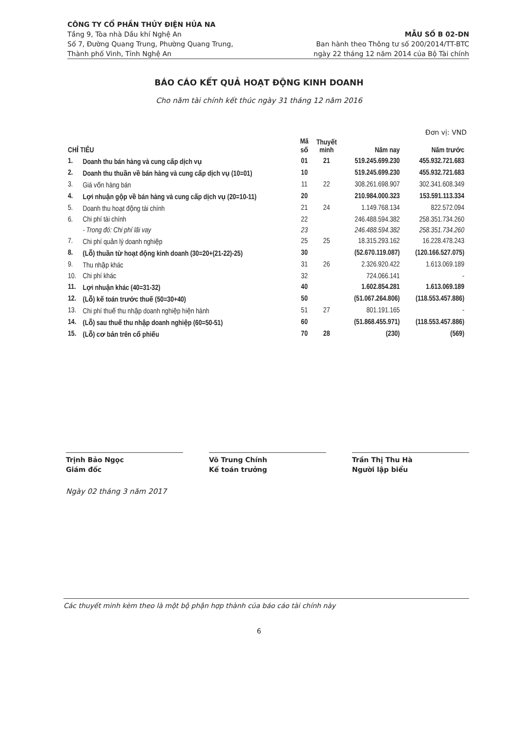CÔNG TY CỔ PHẦN THỦY ĐIỆN HỦA NA
Tầng 9, Tòa nhà Dầu khí Nghệ An
Số 7, Đường Quang Trung, Phường Quang Trung,
Thành phố Vinh, Tỉnh Nghệ An
MẪU SỐ B 02-DN
Ban hành theo Thông tư số 200/2014/TT-BTC
ngày 22 tháng 12 năm 2014 của Bộ Tài chính
BÁO CÁO KẾT QUẢ HOẠT ĐỘNG KINH DOANH
Cho năm tài chính kết thúc ngày 31 tháng 12 năm 2016
Đơn vị: VND
| CHỈ TIÊU | | Mã số | Thuyết minh | Năm nay | Năm trước |
| --- | --- | --- | --- | --- | --- |
| 1. | Doanh thu bán hàng và cung cấp dịch vụ | 01 | 21 | 519.245.699.230 | 455.932.721.683 |
| 2. | Doanh thu thuần về bán hàng và cung cấp dịch vụ (10=01) | 10 | | 519.245.699.230 | 455.932.721.683 |
| 3. | Giá vốn hàng bán | 11 | 22 | 308.261.698.907 | 302.341.608.349 |
| 4. | Lợi nhuận gộp về bán hàng và cung cấp dịch vụ (20=10-11) | 20 | | 210.984.000.323 | 153.591.113.334 |
| 5. | Doanh thu hoạt động tài chính | 21 | 24 | 1.149.768.134 | 822.572.094 |
| 6. | Chi phí tài chính | 22 | | 246.488.594.382 | 258.351.734.260 |
| | - Trong đó: Chi phí lãi vay | 23 | | 246.488.594.382 | 258.351.734.260 |
| 7. | Chi phí quản lý doanh nghiệp | 25 | 25 | 18.315.293.162 | 16.228.478.243 |
| 8. | (Lỗ) thuần từ hoạt động kinh doanh (30=20+(21-22)-25) | 30 | | (52.670.119.087) | (120.166.527.075) |
| 9. | Thu nhập khác | 31 | 26 | 2.326.920.422 | 1.613.069.189 |
| 10. | Chi phí khác | 32 | | 724.066.141 | - |
| 11. | Lợi nhuận khác (40=31-32) | 40 | | 1.602.854.281 | 1.613.069.189 |
| 12. | (Lỗ) kế toán trước thuế (50=30+40) | 50 | | (51.067.264.806) | (118.553.457.886) |
| 13. | Chi phí thuế thu nhập doanh nghiệp hiện hành | 51 | 27 | 801.191.165 | - |
| 14. | (Lỗ) sau thuế thu nhập doanh nghiệp (60=50-51) | 60 | | (51.868.455.971) | (118.553.457.886) |
| 15. | (Lỗ) cơ bản trên cổ phiếu | 70 | 28 | (230) | (569) |
Trịnh Bảo Ngọc
Giám đốc
Võ Trung Chính
Kế toán trưởng
Trần Thị Thu Hà
Người lập biểu
Ngày 02 tháng 3 năm 2017
Các thuyết minh kèm theo là một bộ phận hợp thành của báo cáo tài chính này
6